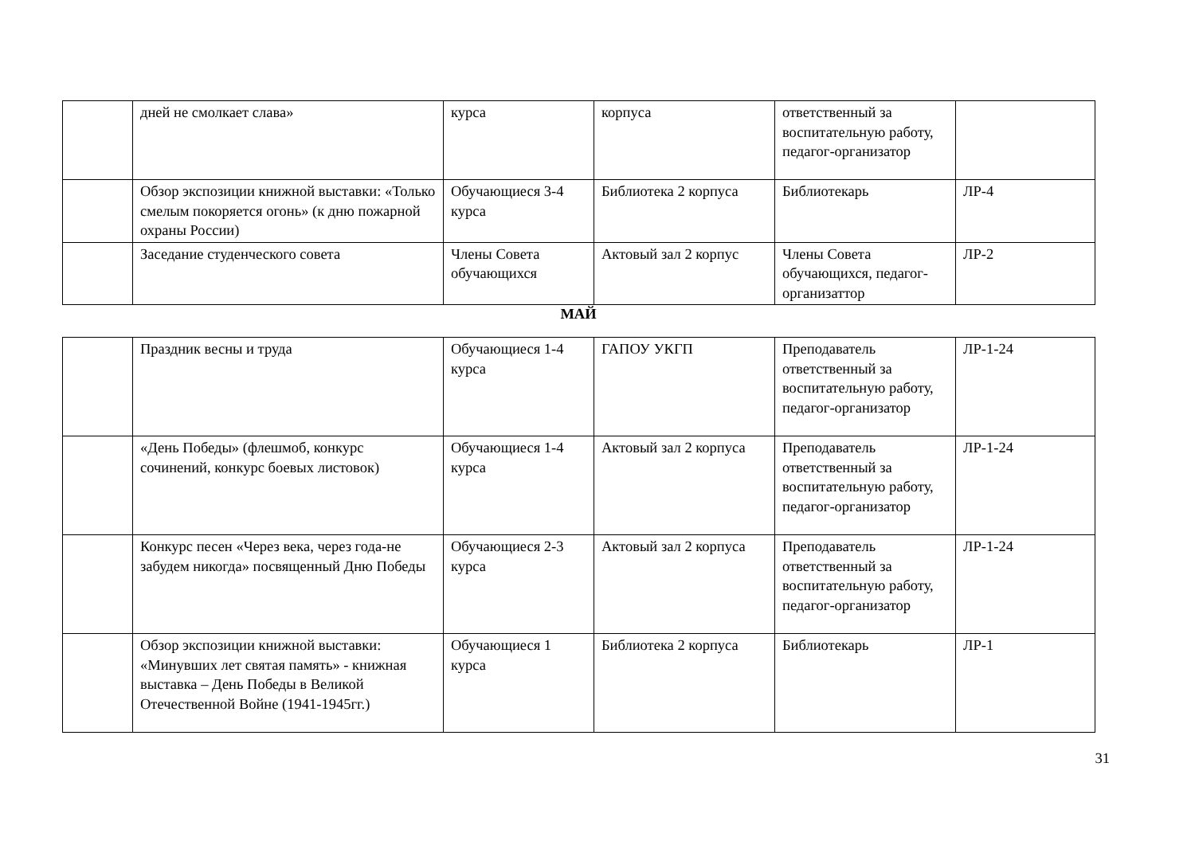| | дней не смолкает слава» | курса | корпуса | ответственный за воспитательную работу, педагог-организатор | |
| | Обзор экспозиции книжной выставки: «Только смелым покоряется огонь» (к дню пожарной охраны России) | Обучающиеся 3-4 курса | Библиотека 2 корпуса | Библиотекарь | ЛР-4 |
| | Заседание студенческого совета | Члены Совета обучающихся | Актовый зал 2 корпус | Члены Совета обучающихся, педагог-организаттор | ЛР-2 |
МАЙ
| | Праздник весны и труда | Обучающиеся 1-4 курса | ГАПОУ УКГП | Преподаватель ответственный за воспитательную работу, педагог-организатор | ЛР-1-24 |
| | «День Победы» (флешмоб, конкурс сочинений, конкурс боевых листовок) | Обучающиеся 1-4 курса | Актовый зал 2 корпуса | Преподаватель ответственный за воспитательную работу, педагог-организатор | ЛР-1-24 |
| | Конкурс песен «Через века, через года-не забудем никогда» посвященный Дню Победы | Обучающиеся 2-3 курса | Актовый зал 2 корпуса | Преподаватель ответственный за воспитательную работу, педагог-организатор | ЛР-1-24 |
| | Обзор экспозиции книжной выставки: «Минувших лет святая память» - книжная выставка – День Победы в Великой Отечественной Войне (1941-1945гг.) | Обучающиеся 1 курса | Библиотека 2 корпуса | Библиотекарь | ЛР-1 |
31